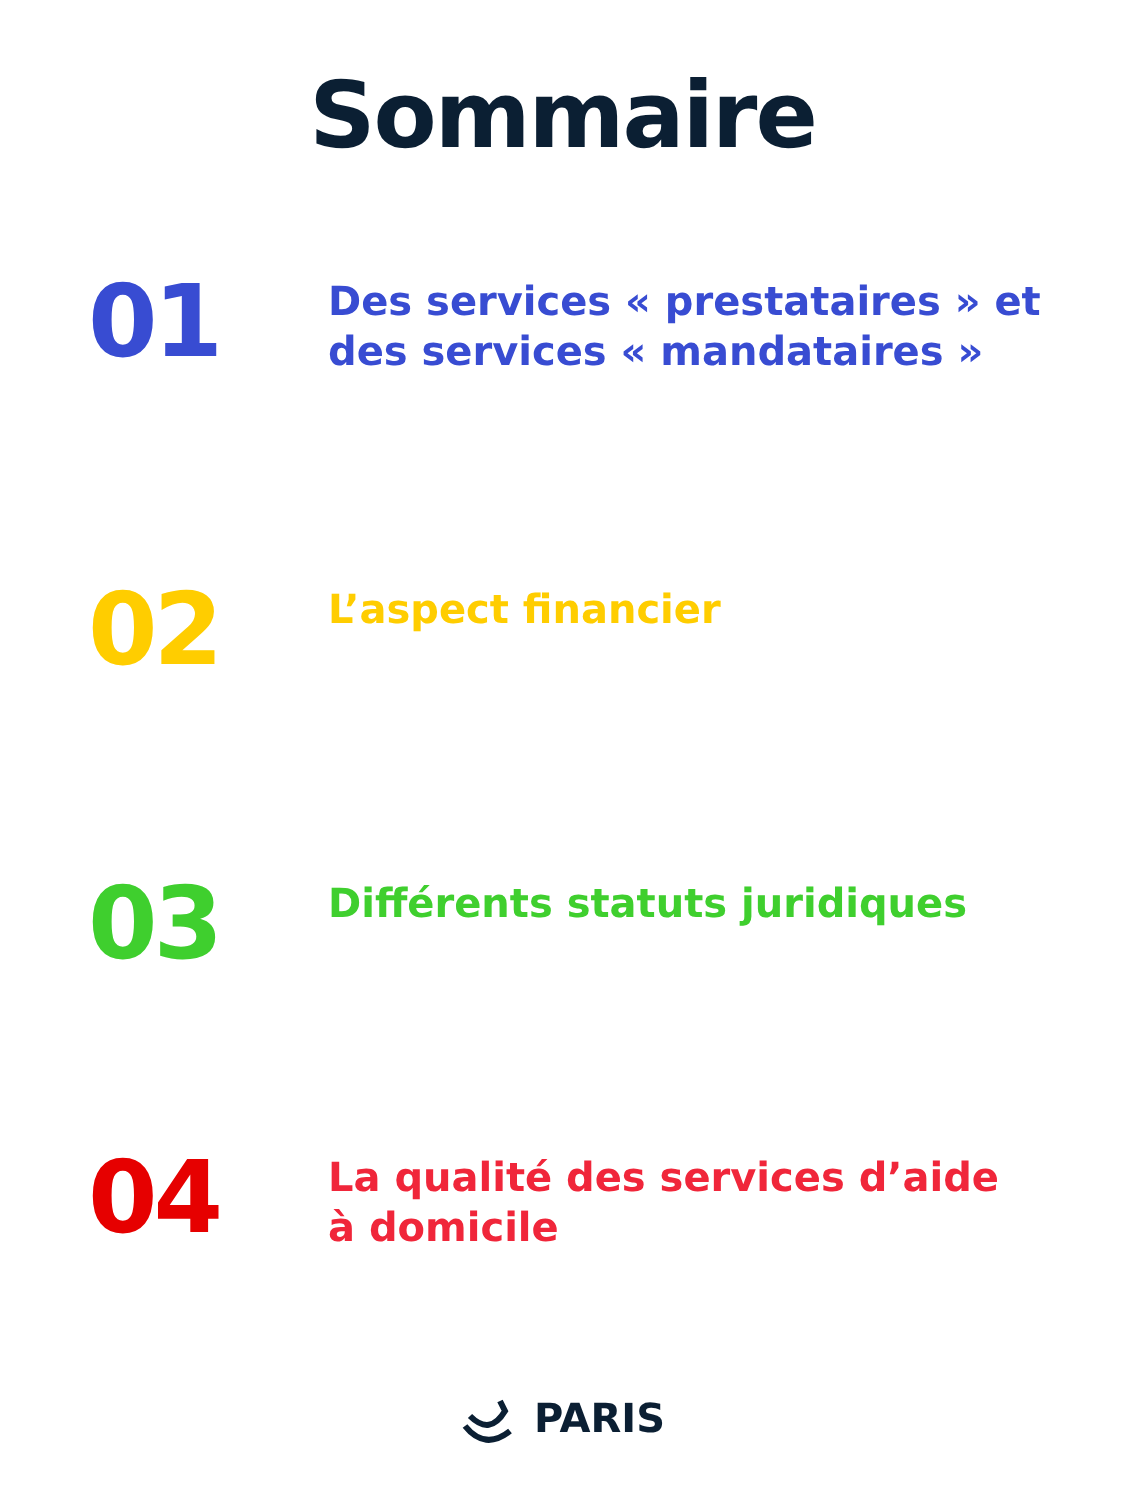Sommaire
01
Des services « prestataires » et
des services « mandataires »
02
L’aspect financier
03
Différents statuts juridiques
04
La qualité des services d’aide
à domicile
PARIS